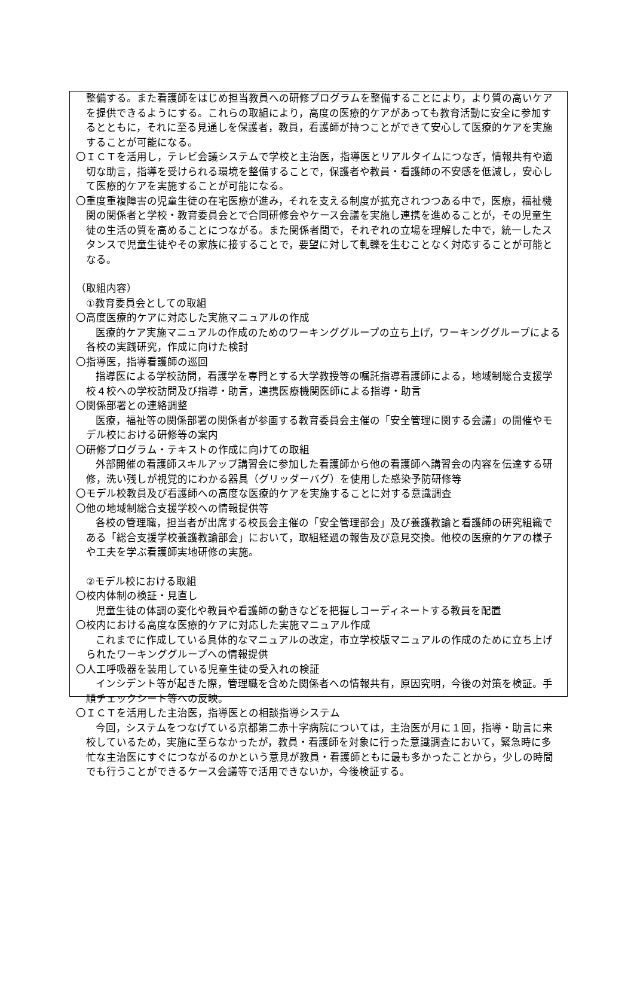整備する。また看護師をはじめ担当教員への研修プログラムを整備することにより，より質の高いケアを提供できるようにする。これらの取組により，高度の医療的ケアがあっても教育活動に安全に参加するとともに，それに至る見通しを保護者，教員，看護師が持つことができて安心して医療的ケアを実施することが可能になる。
〇ＩＣＴを活用し，テレビ会議システムで学校と主治医，指導医とリアルタイムにつなぎ，情報共有や適切な助言，指導を受けられる環境を整備することで，保護者や教員・看護師の不安感を低減し，安心して医療的ケアを実施することが可能になる。
〇重度重複障害の児童生徒の在宅医療が進み，それを支える制度が拡充されつつある中で，医療，福祉機関の関係者と学校・教育委員会とで合同研修会やケース会議を実施し連携を進めることが，その児童生徒の生活の質を高めることにつながる。また関係者間で，それぞれの立場を理解した中で，統一したスタンスで児童生徒やその家族に接することで，要望に対して軋轢を生むことなく対応することが可能となる。
（取組内容）
　①教育委員会としての取組
〇高度医療的ケアに対応した実施マニュアルの作成
医療的ケア実施マニュアルの作成のためのワーキンググループの立ち上げ，ワーキンググループによる各校の実践研究，作成に向けた検討
〇指導医，指導看護師の巡回
指導医による学校訪問，看護学を専門とする大学教授等の嘱託指導看護師による，地域制総合支援学校４校への学校訪問及び指導・助言，連携医療機関医師による指導・助言
〇関係部署との連絡調整
医療，福祉等の関係部署の関係者が参画する教育委員会主催の「安全管理に関する会議」の開催やモデル校における研修等の案内
〇研修プログラム・テキストの作成に向けての取組
外部開催の看護師スキルアップ講習会に参加した看護師から他の看護師へ講習会の内容を伝達する研修，洗い残しが視覚的にわかる器具（グリッダーバグ）を使用した感染予防研修等
〇モデル校教員及び看護師への高度な医療的ケアを実施することに対する意識調査
〇他の地域制総合支援学校への情報提供等
各校の管理職，担当者が出席する校長会主催の「安全管理部会」及び養護教諭と看護師の研究組織である「総合支援学校養護教諭部会」において，取組経過の報告及び意見交換。他校の医療的ケアの様子や工夫を学ぶ看護師実地研修の実施。
　②モデル校における取組
〇校内体制の検証・見直し
児童生徒の体調の変化や教員や看護師の動きなどを把握しコーディネートする教員を配置
〇校内における高度な医療的ケアに対応した実施マニュアル作成
これまでに作成している具体的なマニュアルの改定，市立学校版マニュアルの作成のために立ち上げられたワーキンググループへの情報提供
〇人工呼吸器を装用している児童生徒の受入れの検証
インシデント等が起きた際，管理職を含めた関係者への情報共有，原因究明，今後の対策を検証。手順チェックシート等への反映。
〇ＩＣＴを活用した主治医，指導医との相談指導システム
今回，システムをつなげている京都第二赤十字病院については，主治医が月に１回，指導・助言に来校しているため，実施に至らなかったが，教員・看護師を対象に行った意識調査において，緊急時に多忙な主治医にすぐにつながるのかという意見が教員・看護師ともに最も多かったことから，少しの時間でも行うことができるケース会議等で活用できないか，今後検証する。